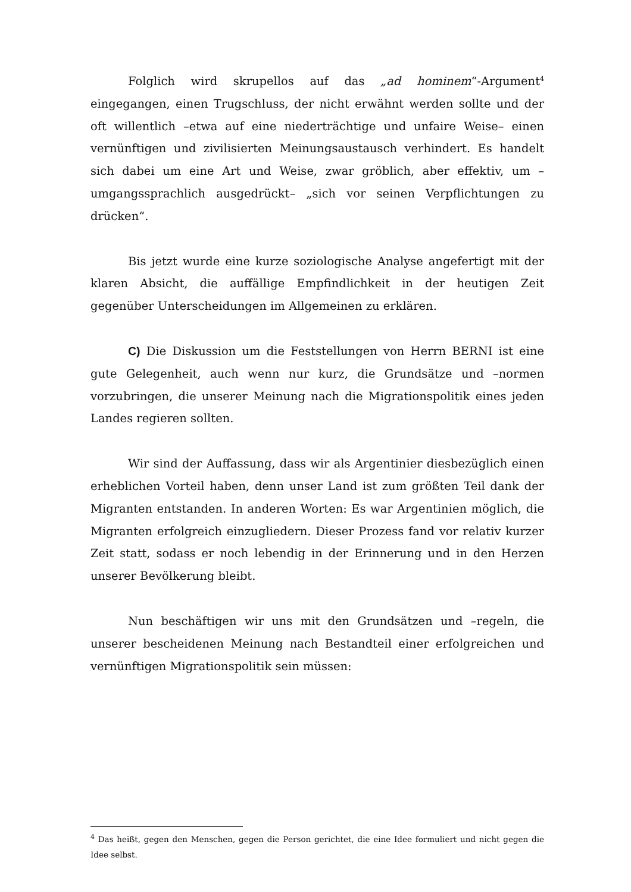Folglich wird skrupellos auf das „ad hominem“-Argument<sup>4</sup> eingegangen, einen Trugschluss, der nicht erwähnt werden sollte und der oft willentlich –etwa auf eine niederträchtige und unfaire Weise– einen vernünftigen und zivilisierten Meinungsaustausch verhindert. Es handelt sich dabei um eine Art und Weise, zwar gröblich, aber effektiv, um –umgangssprachlich ausgedrückt– „sich vor seinen Verpflichtungen zu drücken“.
Bis jetzt wurde eine kurze soziologische Analyse angefertigt mit der klaren Absicht, die auffällige Empfindlichkeit in der heutigen Zeit gegenüber Unterscheidungen im Allgemeinen zu erklären.
C) Die Diskussion um die Feststellungen von Herrn BERNI ist eine gute Gelegenheit, auch wenn nur kurz, die Grundsätze und –normen vorzubringen, die unserer Meinung nach die Migrationspolitik eines jeden Landes regieren sollten.
Wir sind der Auffassung, dass wir als Argentinier diesbezüglich einen erheblichen Vorteil haben, denn unser Land ist zum größten Teil dank der Migranten entstanden. In anderen Worten: Es war Argentinien möglich, die Migranten erfolgreich einzugliedern. Dieser Prozess fand vor relativ kurzer Zeit statt, sodass er noch lebendig in der Erinnerung und in den Herzen unserer Bevölkerung bleibt.
Nun beschäftigen wir uns mit den Grundsätzen und –regeln, die unserer bescheidenen Meinung nach Bestandteil einer erfolgreichen und vernünftigen Migrationspolitik sein müssen:
<sup>4</sup> Das heißt, gegen den Menschen, gegen die Person gerichtet, die eine Idee formuliert und nicht gegen die Idee selbst.